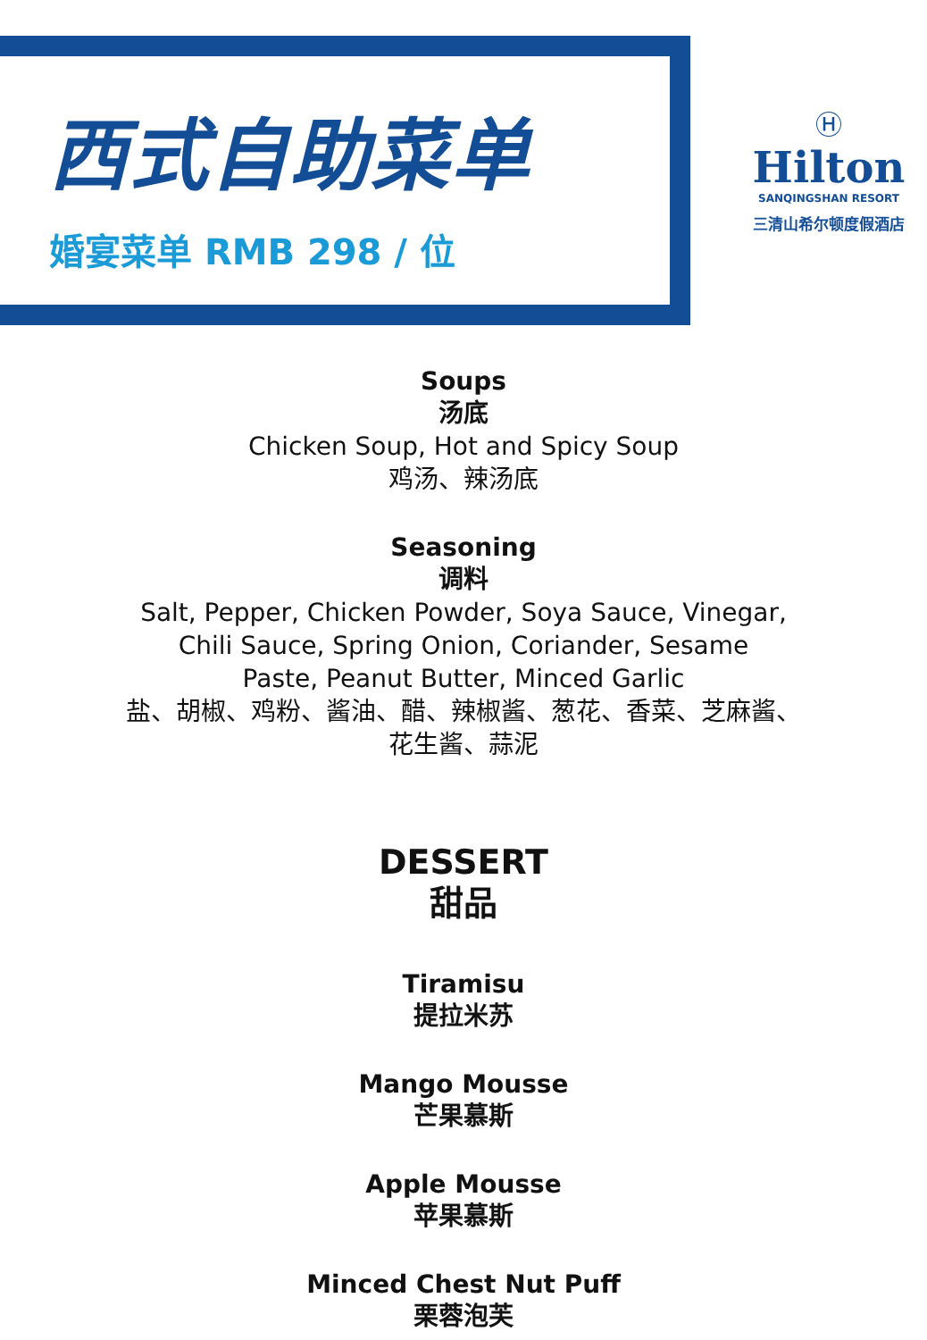西式自助菜单
婚宴菜单 RMB 298 / 位
Ⓗ
Hilton
SANQINGSHAN RESORT
三清山希尔顿度假酒店
Soups
汤底
Chicken Soup, Hot and Spicy Soup
鸡汤、辣汤底
Seasoning
调料
Salt, Pepper, Chicken Powder, Soya Sauce, Vinegar,
Chili Sauce, Spring Onion, Coriander, Sesame
Paste, Peanut Butter, Minced Garlic
盐、胡椒、鸡粉、酱油、醋、辣椒酱、葱花、香菜、芝麻酱、
花生酱、蒜泥
DESSERT
甜品
Tiramisu
提拉米苏
Mango Mousse
芒果慕斯
Apple Mousse
苹果慕斯
Minced Chest Nut Puff
栗蓉泡芙